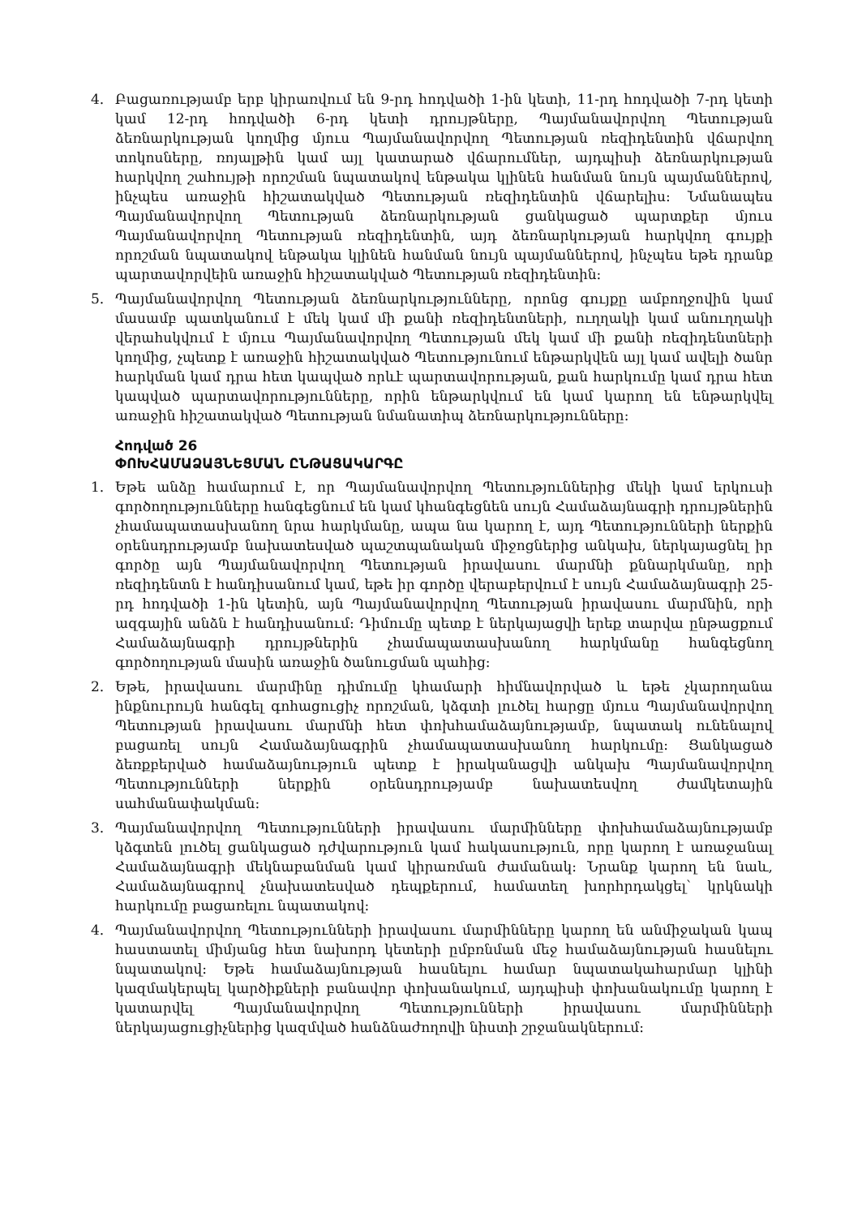4. Բացառությամբ երբ կիրառվում են 9-րդ հոդվածի 1-ին կետի, 11-րդ հոդվածի 7-րդ կետի կամ 12-րդ հոդվածի 6-րդ կետի դրույթները, Պայմանավորվող Պետության ձեռնարկության կողմից մյուս Պայմանավորվող Պետության ռեզիդենտին վճարվող տոկոսները, ռոյալթին կամ այլ կատարած վճարումներ, այդպիսի ձեռնարկության հարկվող շահույթի որոշման նպատակով ենթակա կլինեն հանման նույն պայմաններով, ինչպես առաջին հիշատակված Պետության ռեզիդենտին վճարելիս: Նմանապես Պայմանավորվող Պետության ձեռնարկության ցանկացած պարտքեր մյուս Պայմանավորվող Պետության ռեզիդենտին, այդ ձեռնարկության հարկվող գույքի որոշման նպատակով ենթակա կլինեն հանման նույն պայմաններով, ինչպես եթե դրանք պարտավորվեին առաջին հիշատակված Պետության ռեզիդենտին:
5. Պայմանավորվող Պետության ձեռնարկությունները, որոնց գույքը ամբողջովին կամ մասամբ պատկանում է մեկ կամ մի քանի ռեզիդենտների, ուղղակի կամ անուղղակի վերահսկվում է մյուս Պայմանավորվող Պետության մեկ կամ մի քանի ռեզիդենտների կողմից, չպետք է առաջին հիշատակված Պետությունում ենթարկվեն այլ կամ ավելի ծանր հարկման կամ դրա հետ կապված որևէ պարտավորության, քան հարկումը կամ դրա հետ կապված պարտավորությունները, որին ենթարկվում են կամ կարող են ենթարկվել առաջին հիշատակված Պետության նմանատիպ ձեռնարկությունները:
Հոդված 26
ՓՈԽՀԱՄԱՁԱՅՆԵՑՄԱՆ ԸՆԹԱՑԱԿԱՐԳԸ
1. Եթե անձը համարում է, որ Պայմանավորվող Պետություններից մեկի կամ երկուսի գործողությունները հանգեցնում են կամ կհանգեցնեն սույն Համաձայնագրի դրույթներին չհամապատասխանող նրա հարկմանը, ապա նա կարող է, այդ Պետությունների ներքին օրենսդրությամբ նախատեսված պաշտպանական միջոցներից անկախ, ներկայացնել իր գործը այն Պայմանավորվող Պետության իրավասու մարմնի քննարկմանը, որի ռեզիդենտն է հանդիսանում կամ, եթե իր գործը վերաբերվում է սույն Համաձայնագրի 25-րդ հոդվածի 1-ին կետին, այն Պայմանավորվող Պետության իրավասու մարմնին, որի ազգային անձն է հանդիսանում: Դիմումը պետք է ներկայացվի երեք տարվա ընթացքում Համաձայնագրի դրույթներին չհամապատասխանող հարկմանը հանգեցնող գործողության մասին առաջին ծանուցման պահից:
2. Եթե, իրավասու մարմինը դիմումը կհամարի հիմնավորված և եթե չկարողանա ինքնուրույն հանգել գոհացուցիչ որոշման, կձգտի լուծել հարցը մյուս Պայմանավորվող Պետության իրավասու մարմնի հետ փոխհամաձայնությամբ, նպատակ ունենալով բացառել սույն Համաձայնագրին չհամապատասխանող հարկումը: Ցանկացած ձեռքբերված համաձայնություն պետք է իրականացվի անկախ Պայմանավորվող Պետությունների ներքին օրենսդրությամբ նախատեսվող ժամկետային սահմանափակման:
3. Պայմանավորվող Պետությունների իրավասու մարմինները փոխհամաձայնությամբ կձգտեն լուծել ցանկացած դժվարություն կամ հակասություն, որը կարող է առաջանալ Համաձայնագրի մեկնաբանման կամ կիրառման ժամանակ: Նրանք կարող են նաև, Համաձայնագրով չնախատեսված դեպքերում, համատեղ խորհրդակցել՝ կրկնակի հարկումը բացառելու նպատակով:
4. Պայմանավորվող Պետությունների իրավասու մարմինները կարող են անմիջական կապ հաստատել միմյանց հետ նախորդ կետերի ըմբռնման մեջ համաձայնության հասնելու նպատակով: Եթե համաձայնության հասնելու համար նպատակահարմար կլինի կազմակերպել կարծիքների բանավոր փոխանակում, այդպիսի փոխանակումը կարող է կատարվել Պայմանավորվող Պետությունների իրավասու մարմինների ներկայացուցիչներից կազմված հանձնաժողովի նիստի շրջանակներում: